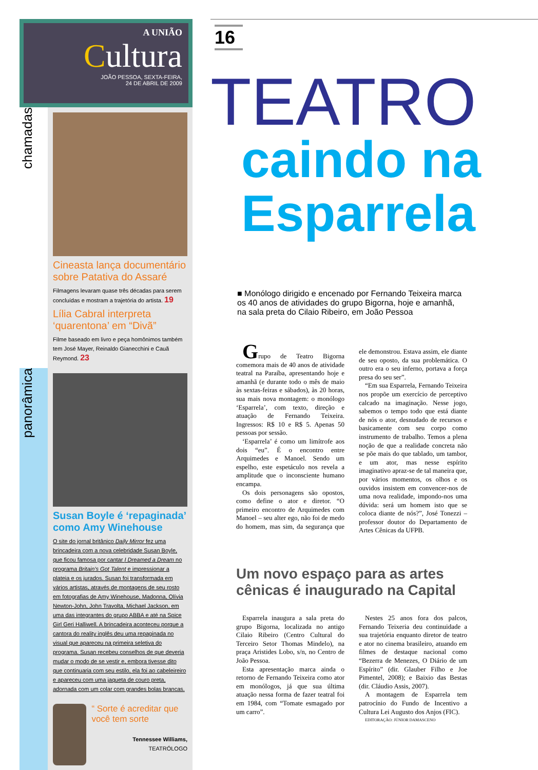A UNIÃO
Cultura
JOÃO PESSOA, SEXTA-FEIRA,
24 DE ABRIL DE 2009
chamadas
Cineasta lança documentário sobre Patativa do Assaré
Filmagens levaram quase três décadas para serem concluídas e mostram a trajetória do artista. 19
Lília Cabral interpreta ‘quarentona’ em “Divã”
Filme baseado em livro e peça homônimos também tem José Mayer, Reinaldo Gianecchini e Cauã Reymond. 23
panorâmica
Susan Boyle é ‘repaginada’ como Amy Winehouse
O site do jornal britânico Daily Mirror fez uma brincadeira com a nova celebridade Susan Boyle, que ficou famosa por cantar I Dreamed a Dream no programa Britain’s Got Talent e impressionar a plateia e os jurados. Susan foi transformada em vários artistas, através de montagens de seu rosto em fotografias de Amy Winehouse, Madonna, Olívia Newton-John, John Travolta, Michael Jackson, em uma das integrantes do grupo ABBA e até na Spice Girl Geri Halliwell. A brincadeira aconteceu porque a cantora do reality inglês deu uma repaginada no visual que apareceu na primeira seletiva do programa. Susan recebeu conselhos de que deveria mudar o modo de se vestir e, embora tivesse dito que continuaria com seu estilo, ela foi ao cabeleireiro e apareceu com uma jaqueta de couro preta, adornada com um colar com grandes bolas brancas.
“ Sorte é acreditar que você tem sorte
Tennessee Williams,
TEATRÓLOGO
16
TEATRO
caindo na
Esparrela
■ Monólogo dirigido e encenado por Fernando Teixeira marca os 40 anos de atividades do grupo Bigorna, hoje e amanhã, na sala preta do Cilaio Ribeiro, em João Pessoa
Grupo de Teatro Bigorna comemora mais de 40 anos de atividade teatral na Paraíba, apresentando hoje e amanhã (e durante todo o mês de maio às sextas-feiras e sábados), às 20 horas, sua mais nova montagem: o monólogo ‘Esparrela’, com texto, direção e atuação de Fernando Teixeira. Ingressos: R$ 10 e R$ 5. Apenas 50 pessoas por sessão.
‘Esparrela’ é como um limítrofe aos dois “eu”. É o encontro entre Arquimedes e Manoel. Sendo um espelho, este espetáculo nos revela a amplitude que o inconsciente humano encampa.
Os dois personagens são opostos, como define o ator e diretor. “O primeiro encontro de Arquimedes com Manoel – seu alter ego, não foi de medo do homem, mas sim, da segurança que ele demonstrou. Estava assim, ele diante de seu oposto, da sua problemática. O outro era o seu inferno, portava a força presa do seu ser”.
“Em sua Esparrela, Fernando Teixeira nos propõe um exercício de perceptivo calcado na imaginação. Nesse jogo, sabemos o tempo todo que está diante de nós o ator, desnudado de recursos e basicamente com seu corpo como instrumento de trabalho. Temos a plena noção de que a realidade concreta não se põe mais do que tablado, um tambor, e um ator, mas nesse espírito imaginativo apraz-se de tal maneira que, por vários momentos, os olhos e os ouvidos insistem em convencer-nos de uma nova realidade, impondo-nos uma dúvida: será um homem isto que se coloca diante de nós?”, José Tonezzi – professor doutor do Departamento de Artes Cênicas da UFPB.
Um novo espaço para as artes cênicas é inaugurado na Capital
Esparrela inaugura a sala preta do grupo Bigorna, localizada no antigo Cilaio Ribeiro (Centro Cultural do Terceiro Setor Thomas Mindelo), na praça Aristides Lobo, s/n, no Centro de João Pessoa.
Esta apresentação marca ainda o retorno de Fernando Teixeira como ator em monólogos, já que sua última atuação nessa forma de fazer teatral foi em 1984, com “Tomate esmagado por um carro”.
Nestes 25 anos fora dos palcos, Fernando Teixeria deu continuidade a sua trajetória enquanto diretor de teatro e ator no cinema brasileiro, atuando em filmes de destaque nacional como “Bezerra de Menezes, O Diário de um Espírito” (dir. Glauber Filho e Joe Pimentel, 2008); e Baixio das Bestas (dir. Cláudio Assis, 2007).
A montagem de Esparrela tem patrocínio do Fundo de Incentivo a Cultura Lei Augusto dos Anjos (FIC).
EDITORAÇÃO: JÚNIOR DAMASCENO